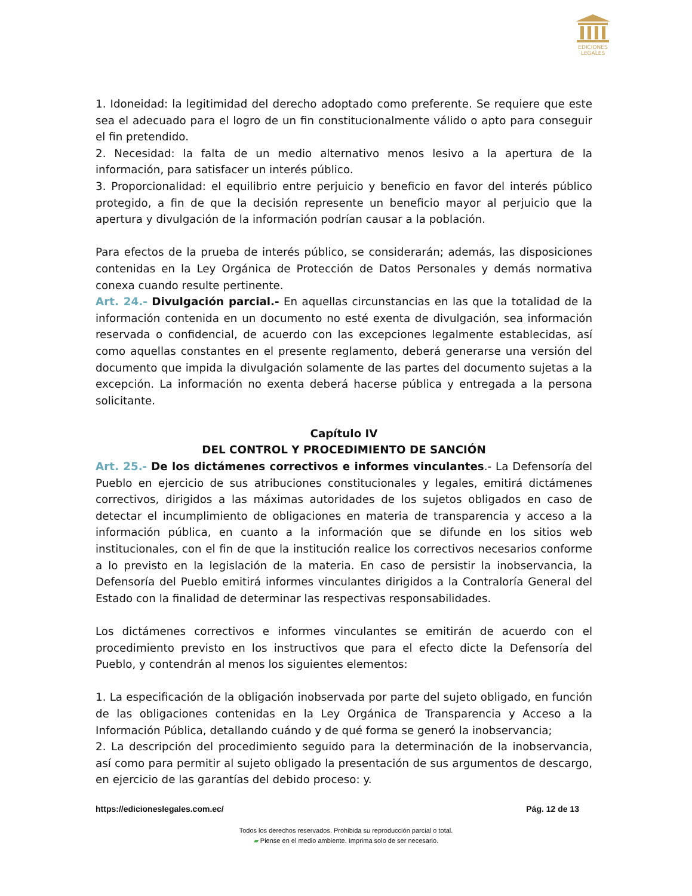EDICIONES
LEGALES
1. Idoneidad: la legitimidad del derecho adoptado como preferente. Se requiere que este sea el adecuado para el logro de un fin constitucionalmente válido o apto para conseguir el fin pretendido.
2. Necesidad: la falta de un medio alternativo menos lesivo a la apertura de la información, para satisfacer un interés público.
3. Proporcionalidad: el equilibrio entre perjuicio y beneficio en favor del interés público protegido, a fin de que la decisión represente un beneficio mayor al perjuicio que la apertura y divulgación de la información podrían causar a la población.
Para efectos de la prueba de interés público, se considerarán; además, las disposiciones contenidas en la Ley Orgánica de Protección de Datos Personales y demás normativa conexa cuando resulte pertinente.
Art. 24.- Divulgación parcial.- En aquellas circunstancias en las que la totalidad de la información contenida en un documento no esté exenta de divulgación, sea información reservada o confidencial, de acuerdo con las excepciones legalmente establecidas, así como aquellas constantes en el presente reglamento, deberá generarse una versión del documento que impida la divulgación solamente de las partes del documento sujetas a la excepción. La información no exenta deberá hacerse pública y entregada a la persona solicitante.
Capítulo IV
DEL CONTROL Y PROCEDIMIENTO DE SANCIÓN
Art. 25.- De los dictámenes correctivos e informes vinculantes.- La Defensoría del Pueblo en ejercicio de sus atribuciones constitucionales y legales, emitirá dictámenes correctivos, dirigidos a las máximas autoridades de los sujetos obligados en caso de detectar el incumplimiento de obligaciones en materia de transparencia y acceso a la información pública, en cuanto a la información que se difunde en los sitios web institucionales, con el fin de que la institución realice los correctivos necesarios conforme a lo previsto en la legislación de la materia. En caso de persistir la inobservancia, la Defensoría del Pueblo emitirá informes vinculantes dirigidos a la Contraloría General del Estado con la finalidad de determinar las respectivas responsabilidades.
Los dictámenes correctivos e informes vinculantes se emitirán de acuerdo con el procedimiento previsto en los instructivos que para el efecto dicte la Defensoría del Pueblo, y contendrán al menos los siguientes elementos:
1. La especificación de la obligación inobservada por parte del sujeto obligado, en función de las obligaciones contenidas en la Ley Orgánica de Transparencia y Acceso a la Información Pública, detallando cuándo y de qué forma se generó la inobservancia;
2. La descripción del procedimiento seguido para la determinación de la inobservancia, así como para permitir al sujeto obligado la presentación de sus argumentos de descargo, en ejercicio de las garantías del debido proceso: y.
https://edicioneslegales.com.ec/ Pág. 12 de 13
Todos los derechos reservados. Prohibida su reproducción parcial o total.
▰ Piense en el medio ambiente. Imprima solo de ser necesario.